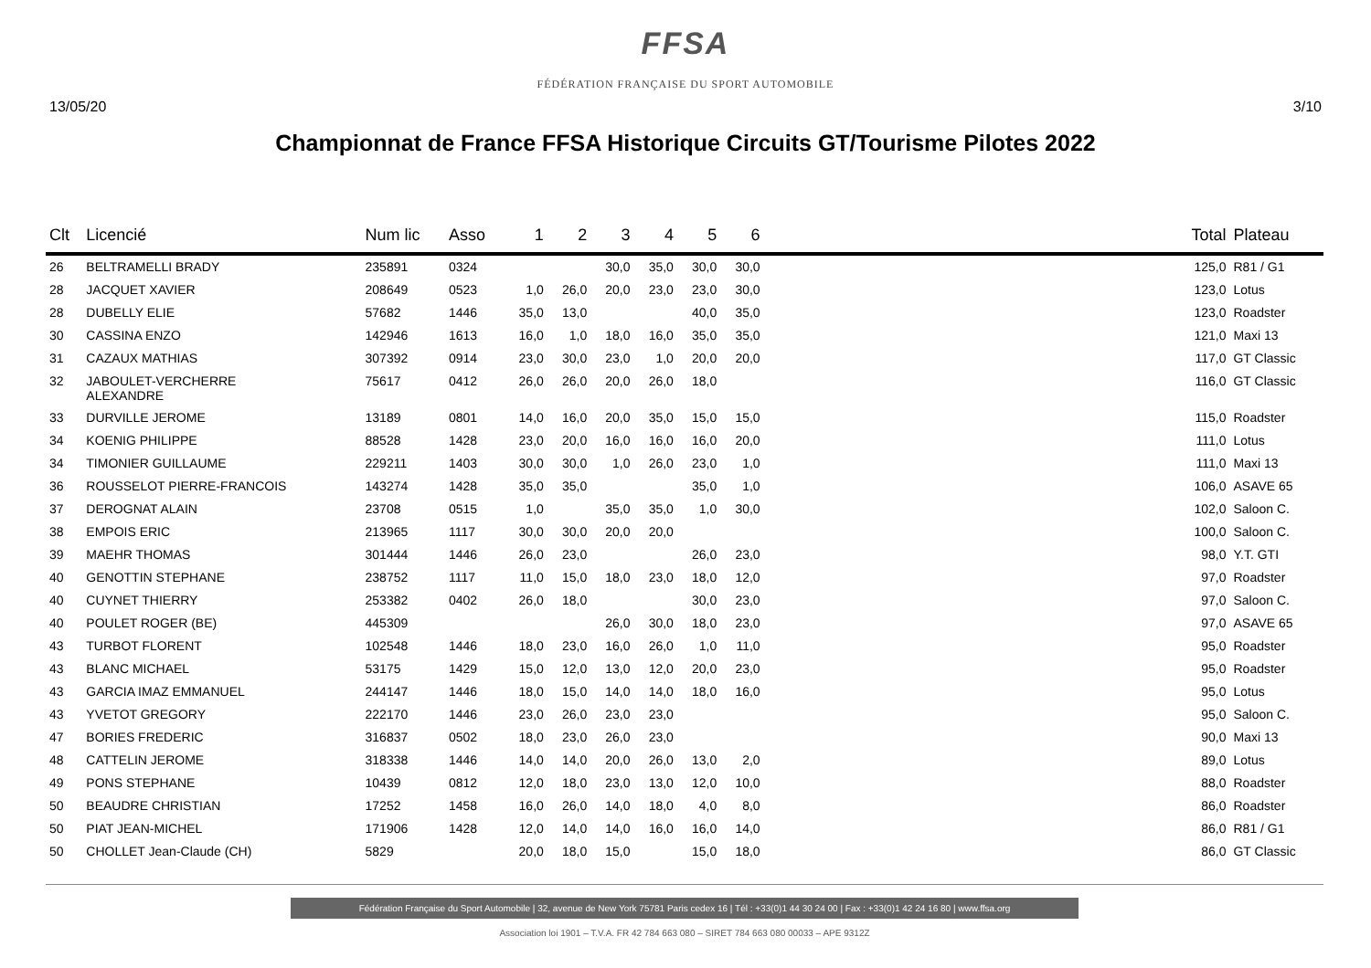FFSA
FÉDÉRATION FRANÇAISE DU SPORT AUTOMOBILE
13/05/20 3/10
Championnat de France FFSA Historique Circuits GT/Tourisme Pilotes 2022
| Clt | Licencié | Num lic | Asso | 1 | 2 | 3 | 4 | 5 | 6 | | Total | Plateau |
| --- | --- | --- | --- | --- | --- | --- | --- | --- | --- | --- | --- | --- |
| 26 | BELTRAMELLI BRADY | 235891 | 0324 | | | 30,0 | 35,0 | 30,0 | 30,0 | | 125,0 | R81 / G1 |
| 28 | JACQUET XAVIER | 208649 | 0523 | 1,0 | 26,0 | 20,0 | 23,0 | 23,0 | 30,0 | | 123,0 | Lotus |
| 28 | DUBELLY ELIE | 57682 | 1446 | 35,0 | 13,0 | | | 40,0 | 35,0 | | 123,0 | Roadster |
| 30 | CASSINA ENZO | 142946 | 1613 | 16,0 | 1,0 | 18,0 | 16,0 | 35,0 | 35,0 | | 121,0 | Maxi 13 |
| 31 | CAZAUX MATHIAS | 307392 | 0914 | 23,0 | 30,0 | 23,0 | 1,0 | 20,0 | 20,0 | | 117,0 | GT Classic |
| 32 | JABOULET-VERCHERRE ALEXANDRE | 75617 | 0412 | 26,0 | 26,0 | 20,0 | 26,0 | 18,0 | | | 116,0 | GT Classic |
| 33 | DURVILLE JEROME | 13189 | 0801 | 14,0 | 16,0 | 20,0 | 35,0 | 15,0 | 15,0 | | 115,0 | Roadster |
| 34 | KOENIG PHILIPPE | 88528 | 1428 | 23,0 | 20,0 | 16,0 | 16,0 | 16,0 | 20,0 | | 111,0 | Lotus |
| 34 | TIMONIER GUILLAUME | 229211 | 1403 | 30,0 | 30,0 | 1,0 | 26,0 | 23,0 | 1,0 | | 111,0 | Maxi 13 |
| 36 | ROUSSELOT PIERRE-FRANCOIS | 143274 | 1428 | 35,0 | 35,0 | | | 35,0 | 1,0 | | 106,0 | ASAVE 65 |
| 37 | DEROGNAT ALAIN | 23708 | 0515 | 1,0 | | 35,0 | 35,0 | 1,0 | 30,0 | | 102,0 | Saloon C. |
| 38 | EMPOIS ERIC | 213965 | 1117 | 30,0 | 30,0 | 20,0 | 20,0 | | | | 100,0 | Saloon C. |
| 39 | MAEHR THOMAS | 301444 | 1446 | 26,0 | 23,0 | | | 26,0 | 23,0 | | 98,0 | Y.T. GTI |
| 40 | GENOTTIN STEPHANE | 238752 | 1117 | 11,0 | 15,0 | 18,0 | 23,0 | 18,0 | 12,0 | | 97,0 | Roadster |
| 40 | CUYNET THIERRY | 253382 | 0402 | 26,0 | 18,0 | | | 30,0 | 23,0 | | 97,0 | Saloon C. |
| 40 | POULET ROGER (BE) | 445309 | | | | 26,0 | 30,0 | 18,0 | 23,0 | | 97,0 | ASAVE 65 |
| 43 | TURBOT FLORENT | 102548 | 1446 | 18,0 | 23,0 | 16,0 | 26,0 | 1,0 | 11,0 | | 95,0 | Roadster |
| 43 | BLANC MICHAEL | 53175 | 1429 | 15,0 | 12,0 | 13,0 | 12,0 | 20,0 | 23,0 | | 95,0 | Roadster |
| 43 | GARCIA IMAZ EMMANUEL | 244147 | 1446 | 18,0 | 15,0 | 14,0 | 14,0 | 18,0 | 16,0 | | 95,0 | Lotus |
| 43 | YVETOT GREGORY | 222170 | 1446 | 23,0 | 26,0 | 23,0 | 23,0 | | | | 95,0 | Saloon C. |
| 47 | BORIES FREDERIC | 316837 | 0502 | 18,0 | 23,0 | 26,0 | 23,0 | | | | 90,0 | Maxi 13 |
| 48 | CATTELIN JEROME | 318338 | 1446 | 14,0 | 14,0 | 20,0 | 26,0 | 13,0 | 2,0 | | 89,0 | Lotus |
| 49 | PONS STEPHANE | 10439 | 0812 | 12,0 | 18,0 | 23,0 | 13,0 | 12,0 | 10,0 | | 88,0 | Roadster |
| 50 | BEAUDRE CHRISTIAN | 17252 | 1458 | 16,0 | 26,0 | 14,0 | 18,0 | 4,0 | 8,0 | | 86,0 | Roadster |
| 50 | PIAT JEAN-MICHEL | 171906 | 1428 | 12,0 | 14,0 | 14,0 | 16,0 | 16,0 | 14,0 | | 86,0 | R81 / G1 |
| 50 | CHOLLET Jean-Claude (CH) | 5829 | | 20,0 | 18,0 | 15,0 | | 15,0 | 18,0 | | 86,0 | GT Classic |
Fédération Française du Sport Automobile | 32, avenue de New York 75781 Paris cedex 16 | Tél : +33(0)1 44 30 24 00 | Fax : +33(0)1 42 24 16 80 | www.ffsa.org
Association loi 1901 – T.V.A. FR 42 784 663 080 – SIRET 784 663 080 00033 – APE 9312Z